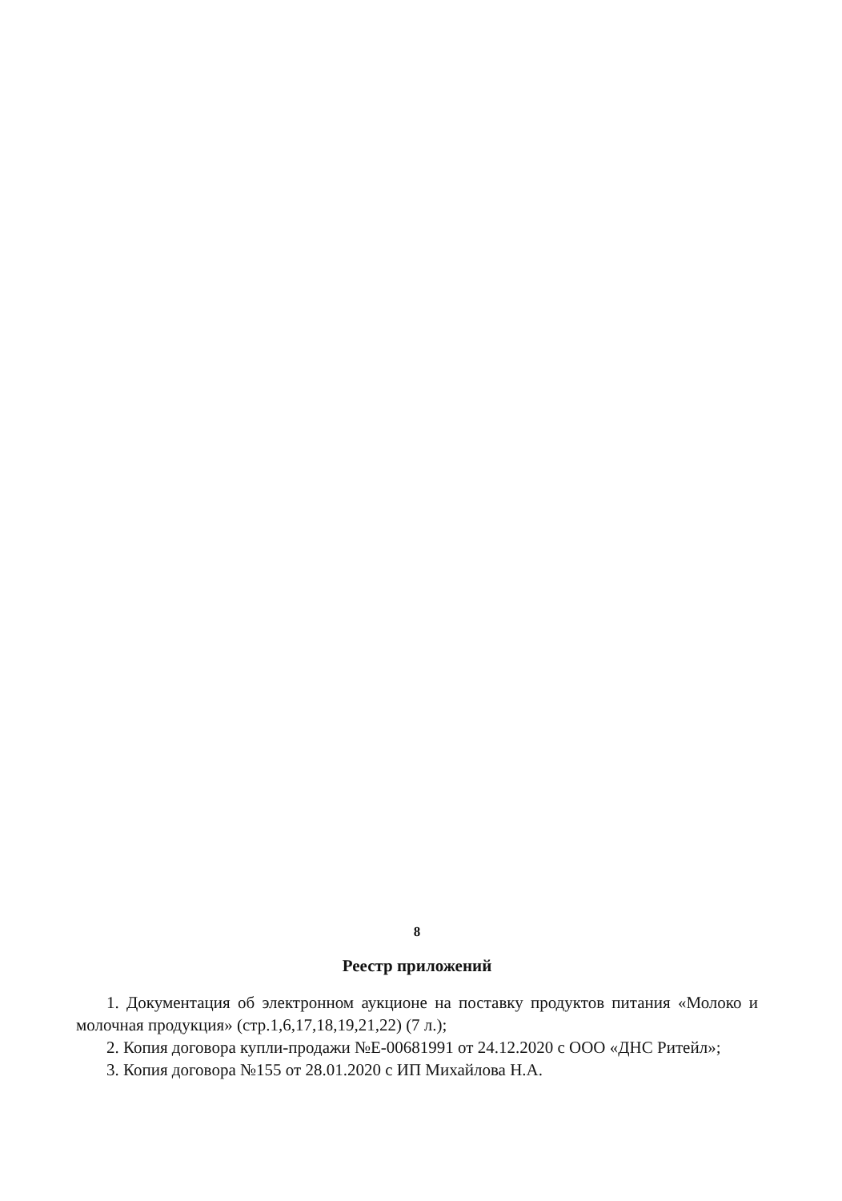8
Реестр приложений
1. Документация об электронном аукционе на поставку продуктов питания «Молоко и молочная продукция» (стр.1,6,17,18,19,21,22) (7 л.);
2. Копия договора купли-продажи №Е-00681991 от 24.12.2020 с ООО «ДНС Ритейл»;
3. Копия договора №155 от 28.01.2020 с ИП Михайлова Н.А.